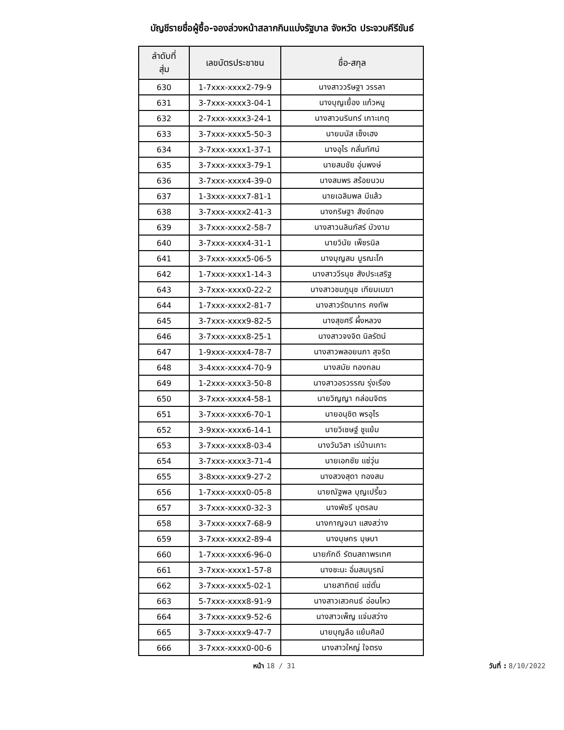บัญชีรายชื่อผู้ซื้อ-จองล่วงหน้าสลากกินแบ่งรัฐบาล จังหวัด ประจวบคีรีขันธ์
| ลำดับที่ สุ่ม | เลขบัตรประชาชน | ชื่อ-สกุล |
| --- | --- | --- |
| 630 | 1-7xxx-xxxx2-79-9 | นางสาววริษฐา วรรลา |
| 631 | 3-7xxx-xxxx3-04-1 | นางบุญเยื้อง แก้วหนู |
| 632 | 2-7xxx-xxxx3-24-1 | นางสาวนรินทร์ เกาะเกตุ |
| 633 | 3-7xxx-xxxx5-50-3 | นายมนัส เซ็งเฮง |
| 634 | 3-7xxx-xxxx1-37-1 | นางอุไร กลั่นทัศน์ |
| 635 | 3-7xxx-xxxx3-79-1 | นายสมชัย อุ่นพงษ์ |
| 636 | 3-7xxx-xxxx4-39-0 | นางสมพร สร้อยนวม |
| 637 | 1-3xxx-xxxx7-81-1 | นายเฉลิมพล มีแล้ว |
| 638 | 3-7xxx-xxxx2-41-3 | นางกริษฐา สังข์ทอง |
| 639 | 3-7xxx-xxxx2-58-7 | นางสาวนลินภัสร์ บัวงาม |
| 640 | 3-7xxx-xxxx4-31-1 | นายวินัย เพ็ชรนิล |
| 641 | 3-7xxx-xxxx5-06-5 | นางบุญสม บูรณะโก |
| 642 | 1-7xxx-xxxx1-14-3 | นางสาววีรนุช สังประเสริฐ |
| 643 | 3-7xxx-xxxx0-22-2 | นางสาวชมภูนุช เทียมเมฆา |
| 644 | 1-7xxx-xxxx2-81-7 | นางสาวรัตนากร คงทัพ |
| 645 | 3-7xxx-xxxx9-82-5 | นางสุขศรี ผึ้งหลวง |
| 646 | 3-7xxx-xxxx8-25-1 | นางสาวจงจิต นิลรัตน์ |
| 647 | 1-9xxx-xxxx4-78-7 | นางสาวพลอยนภา สุจริต |
| 648 | 3-4xxx-xxxx4-70-9 | นางสมัย ทองกลม |
| 649 | 1-2xxx-xxxx3-50-8 | นางสาวอรวรรณ รุ่งเรือง |
| 650 | 3-7xxx-xxxx4-58-1 | นายวิญญา กล่อมจิตร |
| 651 | 3-7xxx-xxxx6-70-1 | นายอนุชิต พรอุไร |
| 652 | 3-9xxx-xxxx6-14-1 | นายวิเชษฐ์ ชูแย้ม |
| 653 | 3-7xxx-xxxx8-03-4 | นางวันวิสา เร่บ้านเกาะ |
| 654 | 3-7xxx-xxxx3-71-4 | นายเอกชัย แซ่วุ่น |
| 655 | 3-8xxx-xxxx9-27-2 | นางสวงสุดา ทองสม |
| 656 | 1-7xxx-xxxx0-05-8 | นายณัฐพล บุญเปรี้ยว |
| 657 | 3-7xxx-xxxx0-32-3 | นางพัชรี บุตรลบ |
| 658 | 3-7xxx-xxxx7-68-9 | นางกาญจนา แสงสว่าง |
| 659 | 3-7xxx-xxxx2-89-4 | นางบุษกร บุษบา |
| 660 | 1-7xxx-xxxx6-96-0 | นายภักดี รัตนสถาพรเทศ |
| 661 | 3-7xxx-xxxx1-57-8 | นางชะนะ อิ่มสมบูรณ์ |
| 662 | 3-7xxx-xxxx5-02-1 | นายสาทิตย์ แซ่ตั่น |
| 663 | 5-7xxx-xxxx8-91-9 | นางสาวเสวคนธ์ อ่อนไหว |
| 664 | 3-7xxx-xxxx9-52-6 | นางสาวเพ็ญ แจ่มสว่าง |
| 665 | 3-7xxx-xxxx9-47-7 | นายบุญลือ แย้มศิลป์ |
| 666 | 3-7xxx-xxxx0-00-6 | นางสาวใหญ่ ใจตรง |
หน้า 18 / 31 วันที่ : 8/10/2022